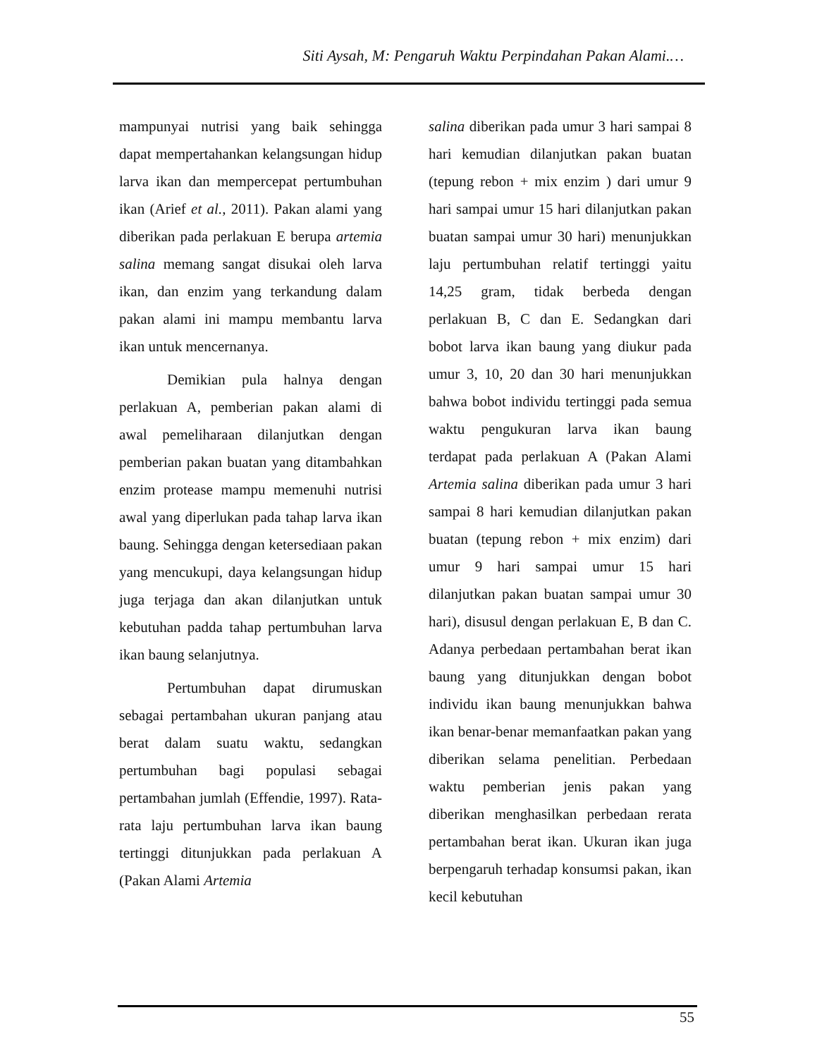Siti Aysah, M: Pengaruh Waktu Perpindahan Pakan Alami.…
mampunyai nutrisi yang baik sehingga dapat mempertahankan kelangsungan hidup larva ikan dan mempercepat pertumbuhan ikan (Arief et al., 2011). Pakan alami yang diberikan pada perlakuan E berupa artemia salina memang sangat disukai oleh larva ikan, dan enzim yang terkandung dalam pakan alami ini mampu membantu larva ikan untuk mencernanya.
Demikian pula halnya dengan perlakuan A, pemberian pakan alami di awal pemeliharaan dilanjutkan dengan pemberian pakan buatan yang ditambahkan enzim protease mampu memenuhi nutrisi awal yang diperlukan pada tahap larva ikan baung. Sehingga dengan ketersediaan pakan yang mencukupi, daya kelangsungan hidup juga terjaga dan akan dilanjutkan untuk kebutuhan padda tahap pertumbuhan larva ikan baung selanjutnya.
Pertumbuhan dapat dirumuskan sebagai pertambahan ukuran panjang atau berat dalam suatu waktu, sedangkan pertumbuhan bagi populasi sebagai pertambahan jumlah (Effendie, 1997). Rata-rata laju pertumbuhan larva ikan baung tertinggi ditunjukkan pada perlakuan A (Pakan Alami Artemia
salina diberikan pada umur 3 hari sampai 8 hari kemudian dilanjutkan pakan buatan (tepung rebon + mix enzim ) dari umur 9 hari sampai umur 15 hari dilanjutkan pakan buatan sampai umur 30 hari) menunjukkan laju pertumbuhan relatif tertinggi yaitu 14,25 gram, tidak berbeda dengan perlakuan B, C dan E. Sedangkan dari bobot larva ikan baung yang diukur pada umur 3, 10, 20 dan 30 hari menunjukkan bahwa bobot individu tertinggi pada semua waktu pengukuran larva ikan baung terdapat pada perlakuan A (Pakan Alami Artemia salina diberikan pada umur 3 hari sampai 8 hari kemudian dilanjutkan pakan buatan (tepung rebon + mix enzim) dari umur 9 hari sampai umur 15 hari dilanjutkan pakan buatan sampai umur 30 hari), disusul dengan perlakuan E, B dan C. Adanya perbedaan pertambahan berat ikan baung yang ditunjukkan dengan bobot individu ikan baung menunjukkan bahwa ikan benar-benar memanfaatkan pakan yang diberikan selama penelitian. Perbedaan waktu pemberian jenis pakan yang diberikan menghasilkan perbedaan rerata pertambahan berat ikan. Ukuran ikan juga berpengaruh terhadap konsumsi pakan, ikan kecil kebutuhan
55